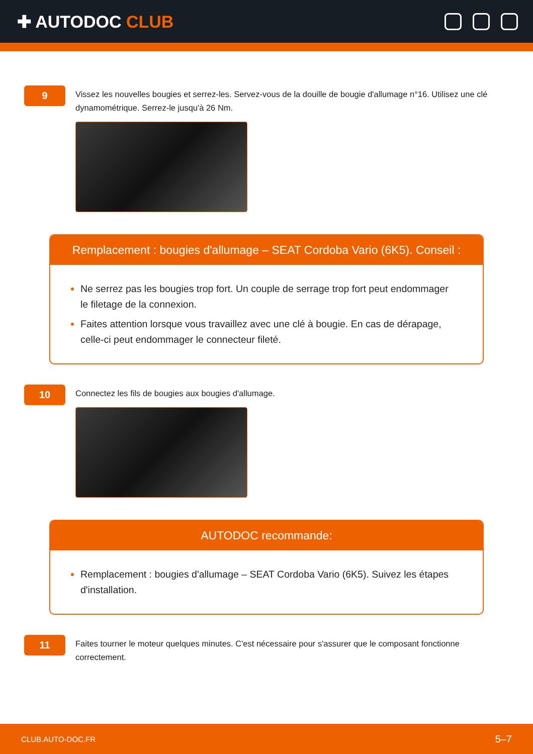✚ AUTODOC CLUB
9
Vissez les nouvelles bougies et serrez-les. Servez-vous de la douille de bougie d'allumage n°16. Utilisez une clé dynamométrique. Serrez-le jusqu'à 26 Nm.
Remplacement : bougies d'allumage – SEAT Cordoba Vario (6K5). Conseil :
Ne serrez pas les bougies trop fort. Un couple de serrage trop fort peut endommager le filetage de la connexion.
Faites attention lorsque vous travaillez avec une clé à bougie. En cas de dérapage, celle-ci peut endommager le connecteur fileté.
10
Connectez les fils de bougies aux bougies d'allumage.
AUTODOC recommande:
Remplacement : bougies d'allumage – SEAT Cordoba Vario (6K5). Suivez les étapes d'installation.
11
Faites tourner le moteur quelques minutes. C'est nécessaire pour s'assurer que le composant fonctionne correctement.
CLUB.AUTO-DOC.FR 5–7